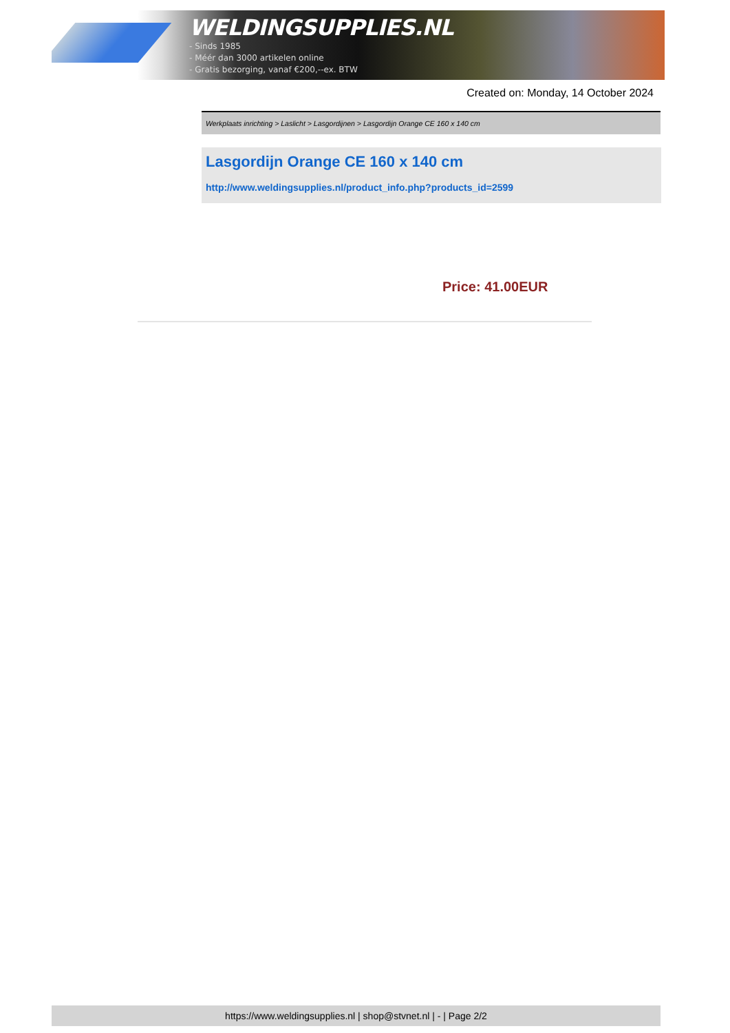WELDINGSUPPLIES.NL
- Sinds 1985
- Méér dan 3000 artikelen online
- Gratis bezorging, vanaf €200,--ex. BTW
Created on: Monday, 14 October 2024
Werkplaats inrichting > Laslicht > Lasgordijnen > Lasgordijn Orange CE 160 x 140 cm
Lasgordijn Orange CE 160 x 140 cm
http://www.weldingsupplies.nl/product_info.php?products_id=2599
Price: 41.00EUR
https://www.weldingsupplies.nl | shop@stvnet.nl | - | Page 2/2